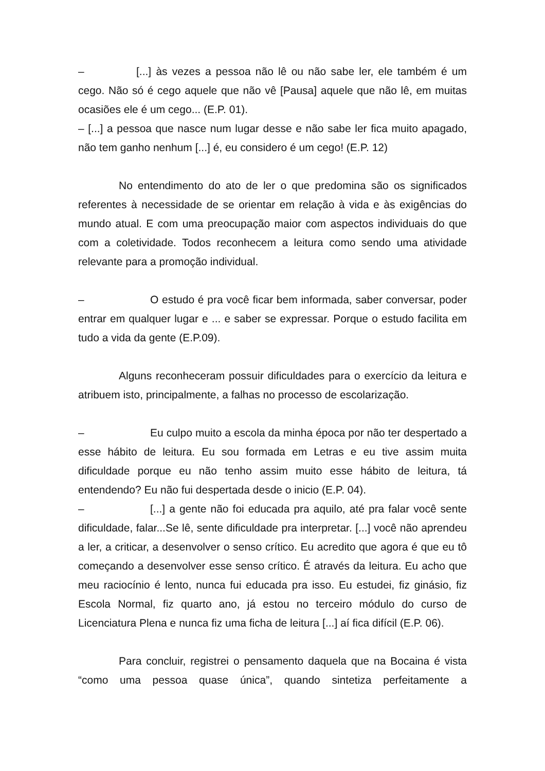– [...] às vezes a pessoa não lê ou não sabe ler, ele também é um cego. Não só é cego aquele que não vê [Pausa] aquele que não lê, em muitas ocasiões ele é um cego... (E.P. 01).
– [...] a pessoa que nasce num lugar desse e não sabe ler fica muito apagado, não tem ganho nenhum [...] é, eu considero é um cego! (E.P. 12)
No entendimento do ato de ler o que predomina são os significados referentes à necessidade de se orientar em relação à vida e às exigências do mundo atual. E com uma preocupação maior com aspectos individuais do que com a coletividade. Todos reconhecem a leitura como sendo uma atividade relevante para a promoção individual.
– O estudo é pra você ficar bem informada, saber conversar, poder entrar em qualquer lugar e ... e saber se expressar. Porque o estudo facilita em tudo a vida da gente (E.P.09).
Alguns reconheceram possuir dificuldades para o exercício da leitura e atribuem isto, principalmente, a falhas no processo de escolarização.
– Eu culpo muito a escola da minha época por não ter despertado a esse hábito de leitura. Eu sou formada em Letras e eu tive assim muita dificuldade porque eu não tenho assim muito esse hábito de leitura, tá entendendo? Eu não fui despertada desde o inicio (E.P. 04).
– [...] a gente não foi educada pra aquilo, até pra falar você sente dificuldade, falar...Se lê, sente dificuldade pra interpretar. [...] você não aprendeu a ler, a criticar, a desenvolver o senso crítico. Eu acredito que agora é que eu tô começando a desenvolver esse senso crítico. É através da leitura. Eu acho que meu raciocínio é lento, nunca fui educada pra isso. Eu estudei, fiz ginásio, fiz Escola Normal, fiz quarto ano, já estou no terceiro módulo do curso de Licenciatura Plena e nunca fiz uma ficha de leitura [...] aí fica difícil (E.P. 06).
Para concluir, registrei o pensamento daquela que na Bocaina é vista “como uma pessoa quase única”, quando sintetiza perfeitamente a